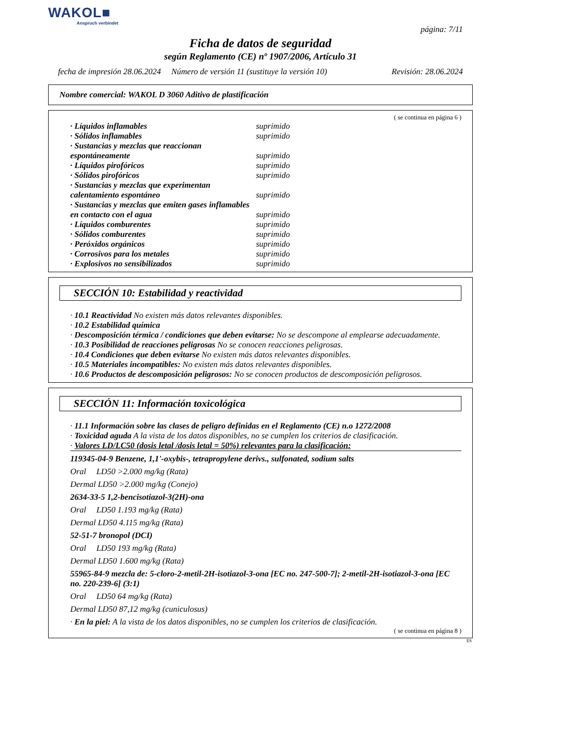WAKOL■
Anspruch verbindet
página: 7/11
Ficha de datos de seguridad
según Reglamento (CE) nº 1907/2006, Artículo 31
fecha de impresión 28.06.2024 Número de versión 11 (sustituye la versión 10) Revisión: 28.06.2024
Nombre comercial: WAKOL D 3060 Aditivo de plastificación
( se continua en página 6 )
| · Líquidos inflamables | suprimido |
| · Sólidos inflamables | suprimido |
| · Sustancias y mezclas que reaccionan espontáneamente | suprimido |
| · Líquidos pirofóricos | suprimido |
| · Sólidos pirofóricos | suprimido |
| · Sustancias y mezclas que experimentan calentamiento espontáneo | suprimido |
| · Sustancias y mezclas que emiten gases inflamables en contacto con el agua | suprimido |
| · Líquidos comburentes | suprimido |
| · Sólidos comburentes | suprimido |
| · Peróxidos orgánicos | suprimido |
| · Corrosivos para los metales | suprimido |
| · Explosivos no sensibilizados | suprimido |
SECCIÓN 10: Estabilidad y reactividad
· 10.1 Reactividad No existen más datos relevantes disponibles.
· 10.2 Estabilidad química
· Descomposición térmica / condiciones que deben evitarse: No se descompone al emplearse adecuadamente.
· 10.3 Posibilidad de reacciones peligrosas No se conocen reacciones peligrosas.
· 10.4 Condiciones que deben evitarse No existen más datos relevantes disponibles.
· 10.5 Materiales incompatibles: No existen más datos relevantes disponibles.
· 10.6 Productos de descomposición peligrosos: No se conocen productos de descomposición peligrosos.
SECCIÓN 11: Información toxicológica
· 11.1 Información sobre las clases de peligro definidas en el Reglamento (CE) n.o 1272/2008
· Toxicidad aguda A la vista de los datos disponibles, no se cumplen los criterios de clasificación.
· Valores LD/LC50 (dosis letal /dosis letal = 50%) relevantes para la clasificación:
119345-04-9 Benzene, 1,1'-oxybis-, tetrapropylene derivs., sulfonated, sodium salts
Oral LD50 >2.000 mg/kg (Rata)
Dermal LD50 >2.000 mg/kg (Conejo)
2634-33-5 1,2-bencisotiazol-3(2H)-ona
Oral LD50 1.193 mg/kg (Rata)
Dermal LD50 4.115 mg/kg (Rata)
52-51-7 bronopol (DCI)
Oral LD50 193 mg/kg (Rata)
Dermal LD50 1.600 mg/kg (Rata)
55965-84-9 mezcla de: 5-cloro-2-metil-2H-isotiazol-3-ona [EC no. 247-500-7]; 2-metil-2H-isotiazol-3-ona [EC no. 220-239-6] (3:1)
Oral LD50 64 mg/kg (Rata)
Dermal LD50 87,12 mg/kg (cuniculosus)
· En la piel: A la vista de los datos disponibles, no se cumplen los criterios de clasificación.
( se continua en página 8 )
ES